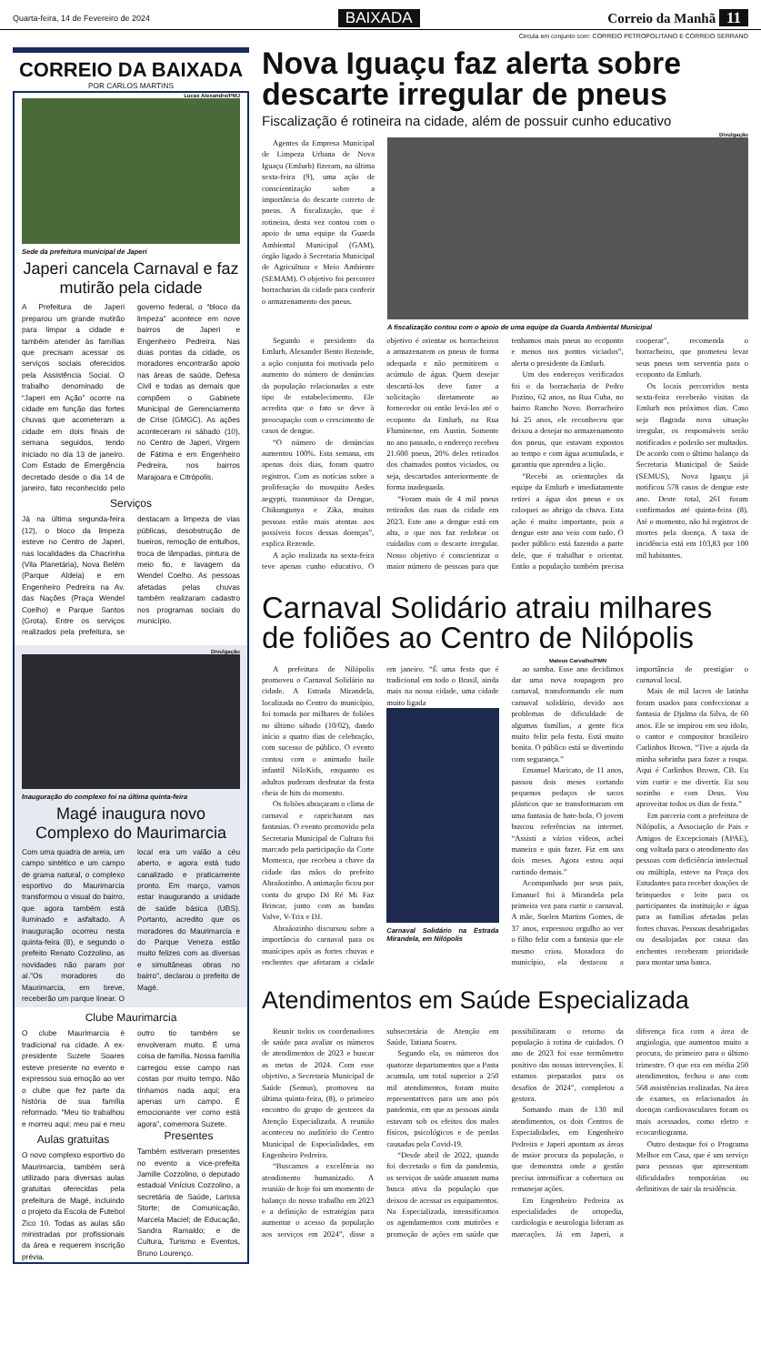Quarta-feira, 14 de Fevereiro de 2024 BAIXADA Correio da Manhã 11
Circula em conjunto com: CORREIO PETROPOLITANO E CORREIO SERRANO
CORREIO DA BAIXADA
POR CARLOS MARTINS
Lucas Alexandre/PMJ
Sede da prefeitura municipal de Japeri
Japeri cancela Carnaval e faz mutirão pela cidade
A Prefeitura de Japeri preparou um grande mutirão para limpar a cidade e também atender às famílias que precisam acessar os serviços sociais oferecidos pela Assistência Social. O trabalho denominado de “Japeri em Ação” ocorre na cidade em função das fortes chuvas que acometeram a cidade em dois finais de semana seguidos, tendo iniciado no dia 13 de janeiro. Com Estado de Emergência decretado desde o dia 14 de janeiro, fato reconhecido pelo governo federal, o “bloco da limpeza” acontece em nove bairros de Japeri e Engenheiro Pedreira. Nas duas pontas da cidade, os moradores encontrarão apoio nas áreas de saúde, Defesa Civil e todas as demais que compõem o Gabinete Municipal de Gerenciamento de Crise (GMGC). As ações aconteceram ni sábado (10), no Centro de Japeri, Virgem de Fátima e em Engenheiro Pedreira, nos bairros Marajoara e Citrópolis.
Serviços
Já na última segunda-feira (12), o bloco da limpeza esteve no Centro de Japeri, nas localidades da Chacrinha (Vila Planetária), Nova Belém (Parque Aldeia) e em Engenheiro Pedreira na Av. das Nações (Praça Wendel Coelho) e Parque Santos (Grota). Entre os serviços realizados pela prefeitura, se destacam a limpeza de vias públicas, desobstrução de bueiros, remoção de entulhos, troca de lâmpadas, pintura de meio fio, e lavagem da Wendel Coelho. As pessoas afetadas pelas chuvas também realizaram cadastro nos programas sociais do município.
Divulgação
Inauguração do complexo foi na última quinta-feira
Magé inaugura novo Complexo do Maurimarcia
Com uma quadra de areia, um campo sintético e um campo de grama natural, o complexo esportivo do Maurimarcia transformou o visual do bairro, que agora também está iluminado e asfaltado. A inauguração ocorreu nesta quinta-feira (8), e segundo o prefeito Renato Cozzolino, as novidades não param por aí.”Os moradores do Maurimarcia, em breve, receberão um parque linear. O local era um valão a céu aberto, e agora está tudo canalizado e praticamente pronto. Em março, vamos estar inaugurando a unidade de saúde básica (UBS). Portanto, acredito que os moradores do Maurimarcia e do Parque Veneza estão muito felizes com as diversas e simultâneas obras no bairro”, declarou o prefeito de Magé.
Clube Maurimarcia
O clube Maurimarcia é tradicional na cidade. A ex-presidente Suzete Soares esteve presente no evento e expressou sua emoção ao ver o clube que fez parte da história de sua família reformado. “Meu tio trabalhou e morreu aqui; meu pai e meu outro tio também se envolveram muito. É uma coisa de família. Nossa família carregou esse campo nas costas por muito tempo. Não tínhamos nada aqui; era apenas um campo. É emocionante ver como está agora”, comemora Suzete.
Aulas gratuitas
O novo complexo esportivo do Maurimarcia, também será utilizado para diversas aulas gratuitas oferecidas pela prefeitura de Magé, incluindo o projeto da Escola de Futebol Zico 10. Todas as aulas são ministradas por profissionais da área e requerem inscrição prévia.
Presentes
Também estiveram presentes no evento a vice-prefeita Jamille Cozzolino, o deputado estadual Vinícius Cozzolino, a secretária de Saúde, Larissa Storte; de Comunicação, Marcela Maciel; de Educação, Sandra Ramaldo; e de Cultura, Turismo e Eventos, Bruno Lourenço.
Nova Iguaçu faz alerta sobre descarte irregular de pneus
Fiscalização é rotineira na cidade, além de possuir cunho educativo
Divulgação
Agentes da Empresa Municipal de Limpeza Urbana de Nova Iguaçu (Emlurb) fizeram, na última sexta-feira (9), uma ação de conscientização sobre a importância do descarte correto de pneus. A fiscalização, que é rotineira, desta vez contou com o apoio de uma equipe da Guarda Ambiental Municipal (GAM), órgão ligado à Secretaria Municipal de Agricultura e Meio Ambiente (SEMAM). O objetivo foi percorrer borracharias da cidade para conferir o armazenamento dos pneus.
A fiscalização contou com o apoio de uma equipe da Guarda Ambiental Municipal
Segundo o presidente da Emlurb, Alexander Bento Rezende, a ação conjunta foi motivada pelo aumento do número de denúncias da população relacionadas a este tipo de estabelecimento. Ele acredita que o fato se deve à preocupação com o crescimento de casos de dengue.
“O número de denúncias aumentou 100%. Esta semana, em apenas dois dias, foram quatro registros. Com as notícias sobre a proliferação do mosquito Aedes aegypti, transmissor da Dengue, Chikungunya e Zika, muitas pessoas estão mais atentas aos possíveis focos dessas doenças”, explica Rezende.
A ação realizada na sexta-feira teve apenas cunho educativo. O objetivo é orientar os borracheiros a armazenarem os pneus de forma adequada e não permitirem o acúmulo de água. Quem desejar descartá-los deve fazer a solicitação diretamente ao fornecedor ou então levá-los até o ecoponto da Emlurb, na Rua Fluminense, em Austin. Somente no ano passado, o endereço recebeu 21.600 pneus, 20% deles retirados dos chamados pontos viciados, ou seja, descartados anteriormente de forma inadequada.
“Foram mais de 4 mil pneus retirados das ruas da cidade em 2023. Este ano a dengue está em alta, o que nos faz redobrar os cuidados com o descarte irregular. Nosso objetivo é conscientizar o maior número de pessoas para que tenhamos mais pneus no ecoponto e menos nos pontos viciados”, alerta o presidente da Emlurb.
Um dos endereços verificados foi o da borracharia de Pedro Pozino, 62 anos, na Rua Cuba, no bairro Rancho Novo. Borracheiro há 25 anos, ele reconheceu que deixou a desejar no armazenamento dos pneus, que estavam expostos ao tempo e com água acumulada, e garantiu que aprendeu a lição.
“Recebi as orientações da equipe da Emlurb e imediatamente retirei a água dos pneus e os coloquei ao abrigo da chuva. Esta ação é muito importante, pois a dengue este ano veio com tudo. O poder público está fazendo a parte dele, que é trabalhar e orientar. Então a população também precisa cooperar”, recomenda o borracheiro, que prometeu levar seus pneus sem serventia para o ecoponto da Emlurb.
Os locais percorridos nesta sexta-feira receberão visitas da Emlurb nos próximos dias. Caso seja flagrada nova situação irregular, os responsáveis serão notificados e poderão ser multados. De acordo com o último balanço da Secretaria Municipal de Saúde (SEMUS), Nova Iguaçu já notificou 578 casos de dengue este ano. Deste total, 261 foram confirmados até quinta-feira (8). Até o momento, não há registros de mortes pela doença. A taxa de incidência está em 103,83 por 100 mil habitantes.
Carnaval Solidário atraiu milhares de foliões ao Centro de Nilópolis
Mateus Carvalho/PMN
A prefeitura de Nilópolis promoveu o Carnaval Solidário na cidade. A Estrada Mirandela, localizada no Centro do município, foi tomada por milhares de foliões no último sábado (10/02), dando início a quatro dias de celebração, com sucesso de público. O evento contou com o animado baile infantil NiloKids, enquanto os adultos puderam desfrutar da festa cheia de hits do momento.
Os foliões abraçaram o clima de carnaval e capricharam nas fantasias. O evento promovido pela Secretaria Municipal de Cultura foi marcado pela participação da Corte Momesca, que recebeu a chave da cidade das mãos do prefeito Abraãozinho. A animação ficou por conta do grupo Dó Ré Mi Faz Brincar, junto com as bandas Valve, V-Trix e DJ.
Abraãozinho discursou sobre a importância do carnaval para os munícipes após as fortes chuvas e enchentes que afetaram a cidade em janeiro. “É uma festa que é tradicional em todo o Brasil, ainda mais na nossa cidade, uma cidade muito ligada
Carnaval Solidário na Estrada Mirandela, em Nilópolis
ao samba. Esse ano decidimos dar uma nova roupagem pro carnaval, transformando ele num carnaval solidário, devido aos problemas de dificuldade de algumas famílias, a gente fica muito feliz pela festa. Está muito bonita. O público está se divertindo com segurança.”
Emanuel Maricato, de 11 anos, passou dois meses cortando pequenos pedaços de sacos plásticos que se transformaram em uma fantasia de bate-bola. O jovem buscou referências na internet. “Assisti a vários vídeos, achei maneira e quis fazer. Fiz em uns dois meses. Agora estou aqui curtindo demais.”
Acompanhado por seus pais, Emanuel foi à Mirandela pela primeira vez para curtir o carnaval. A mãe, Suelen Martins Gomes, de 37 anos, expressou orgulho ao ver o filho feliz com a fantasia que ele mesmo criou. Moradora do município, ela destacou a importância de prestigiar o carnaval local.
Mais de mil lacres de latinha foram usados para confeccionar a fantasia de Djalma da Silva, de 60 anos. Ele se inspirou em seu ídolo, o cantor e compositor brasileiro Carlinhos Brown. “Tive a ajuda da minha sobrinha para fazer a roupa. Aqui é Carlinhos Brown, CB. Eu vim curtir e me divertir. Eu sou sozinho e com Deus. Vou aproveitar todos os dias de festa.”
Em parceria com a prefeitura de Nilópolis, a Associação de Pais e Amigos de Excepcionais (APAE), ong voltada para o atendimento das pessoas com deficiência intelectual ou múltipla, esteve na Praça dos Estudantes para receber doações de brinquedos e leite para os participantes da instituição e água para as famílias afetadas pelas fortes chuvas. Pessoas desabrigadas ou desalojadas por causa das enchentes receberam prioridade para montar uma banca.
Atendimentos em Saúde Especializada
Reunir todos os coordenadores de saúde para avaliar os números de atendimentos de 2023 e buscar as metas de 2024. Com esse objetivo, a Secretaria Municipal de Saúde (Semus), promoveu na última quinta-feira, (8), o primeiro encontro do grupo de gestores da Atenção Especializada. A reunião aconteceu no auditório do Centro Municipal de Especialidades, em Engenheiro Pedreira.
“Buscamos a excelência no atendimento humanizado. A reunião de hoje foi um momento de balanço do nosso trabalho em 2023 e a definição de estratégias para aumentar o acesso da população aos serviços em 2024”, disse a subsecretária de Atenção em Saúde, Tatiana Soares.
Segundo ela, os números dos quatorze departamentos que a Pasta acumula, um total superior a 250 mil atendimentos, foram muito representativos para um ano pós pandemia, em que as pessoas ainda estavam sob os efeitos dos males físicos, psicológicos e de perdas causadas pela Covid-19.
“Desde abril de 2022, quando foi decretado o fim da pandemia, os serviços de saúde atuaram numa busca ativa da população que deixou de acessar os equipamentos. Na Especializada, intensificamos os agendamentos com mutirões e promoção de ações em saúde que possibilitaram o retorno da população à rotina de cuidados. O ano de 2023 foi esse termômetro positivo das nossas intervenções. E estamos preparados para os desafios de 2024”, completou a gestora.
Somando mais de 130 mil atendimentos, os dois Centros de Especialidades, em Engenheiro Pedreira e Japeri apontam as áreas de maior procura da população, o que demonstra onde a gestão precisa intensificar a cobertura ou remanejar ações.
Em Engenheiro Pedreira as especialidades de ortopedia, cardiologia e neurologia lideram as marcações. Já em Japeri, a diferença fica com a área de angiologia, que aumentou muito a procura, do primeiro para o último trimestre. O que era em média 250 atendimentos, fechou o ano com 568 assistências realizadas. Na área de exames, os relacionados às doenças cardiovasculares foram os mais acessados, como eletro e ecocardiograma.
Outro destaque foi o Programa Melhor em Casa, que é um serviço para pessoas que apresentam dificuldades temporárias ou definitivas de sair da residência.